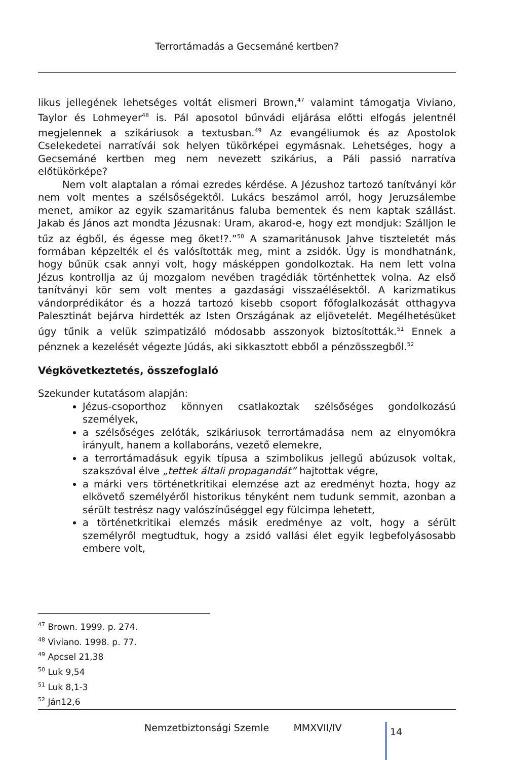Terrortámadás a Gecsemáné kertben?
likus jellegének lehetséges voltát elismeri Brown,<sup>47</sup> valamint támogatja Viviano, Taylor és Lohmeyer<sup>48</sup> is. Pál aposotol bűnvádi eljárása előtti elfogás jelentnél megjelennek a szikáriusok a textusban.<sup>49</sup> Az evangéliumok és az Apostolok Cselekedetei narratívái sok helyen tükörképei egymásnak. Lehetséges, hogy a Gecsemáné kertben meg nem nevezett szikárius, a Páli passió narratíva előtükörképe?
Nem volt alaptalan a római ezredes kérdése. A Jézushoz tartozó tanítványi kör nem volt mentes a szélsőségektől. Lukács beszámol arról, hogy Jeruzsálembe menet, amikor az egyik szamaritánus faluba bementek és nem kaptak szállást. Jakab és János azt mondta Jézusnak: Uram, akarod-e, hogy ezt mondjuk: Szálljon le tűz az égből, és égesse meg őket!?.”<sup>50</sup> A szamaritánusok Jahve tiszteletét más formában képzelték el és valósították meg, mint a zsidók. Úgy is mondhatnánk, hogy bűnük csak annyi volt, hogy másképpen gondolkoztak. Ha nem lett volna Jézus kontrollja az új mozgalom nevében tragédiák történhettek volna. Az első tanítványi kör sem volt mentes a gazdasági visszaélésektől. A karizmatikus vándorprédikátor és a hozzá tartozó kisebb csoport főfoglalkozását otthagyva Palesztinát bejárva hirdették az Isten Országának az eljövetelét. Megélhetésüket úgy tűnik a velük szimpatizáló módosabb asszonyok biztosították.<sup>51</sup> Ennek a pénznek a kezelését végezte Júdás, aki sikkasztott ebből a pénzösszegből.<sup>52</sup>
Végkövetkeztetés, összefoglaló
Szekunder kutatásom alapján:
Jézus-csoporthoz könnyen csatlakoztak szélsőséges gondolkozású személyek,
a szélsőséges zelóták, szikáriusok terrortámadása nem az elnyomókra irányult, hanem a kollaboráns, vezető elemekre,
a terrortámadásuk egyik típusa a szimbolikus jellegű abúzusok voltak, szakszóval élve „tettek általi propagandát” hajtottak végre,
a márki vers történetkritikai elemzése azt az eredményt hozta, hogy az elkövető személyéről historikus tényként nem tudunk semmit, azonban a sérült testrész nagy valószínűséggel egy fülcimpa lehetett,
a történetkritikai elemzés másik eredménye az volt, hogy a sérült személyről megtudtuk, hogy a zsidó vallási élet egyik legbefolyásosabb embere volt,
<sup>47</sup> Brown. 1999. p. 274.
<sup>48</sup> Viviano. 1998. p. 77.
<sup>49</sup> Apcsel 21,38
<sup>50</sup> Luk 9,54
<sup>51</sup> Luk 8,1-3
<sup>52</sup> Ján12,6
Nemzetbiztonsági Szemle MMXVII/IV
14